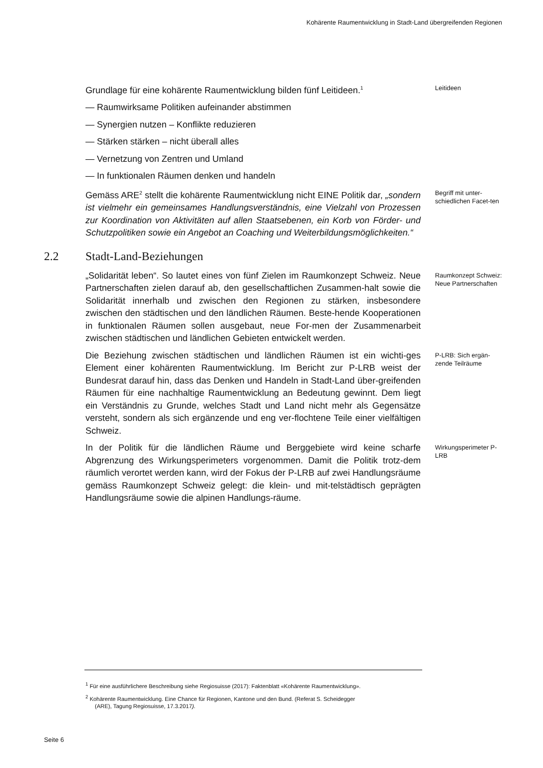Kohärente Raumentwicklung in Stadt-Land übergreifenden Regionen
Grundlage für eine kohärente Raumentwicklung bilden fünf Leitideen.<sup>1</sup>
— Raumwirksame Politiken aufeinander abstimmen
— Synergien nutzen – Konflikte reduzieren
— Stärken stärken – nicht überall alles
— Vernetzung von Zentren und Umland
— In funktionalen Räumen denken und handeln
Leitideen
Gemäss ARE<sup>2</sup> stellt die kohärente Raumentwicklung nicht EINE Politik dar, „sondern ist vielmehr ein gemeinsames Handlungsverständnis, eine Vielzahl von Prozessen zur Koordination von Aktivitäten auf allen Staatsebenen, ein Korb von Förder- und Schutzpolitiken sowie ein Angebot an Coaching und Weiterbildungsmöglichkeiten.“
Begriff mit unter-schiedlichen Facet-ten
2.2 Stadt-Land-Beziehungen
„Solidarität leben“. So lautet eines von fünf Zielen im Raumkonzept Schweiz. Neue Partnerschaften zielen darauf ab, den gesellschaftlichen Zusammen-halt sowie die Solidarität innerhalb und zwischen den Regionen zu stärken, insbesondere zwischen den städtischen und den ländlichen Räumen. Beste-hende Kooperationen in funktionalen Räumen sollen ausgebaut, neue For-men der Zusammenarbeit zwischen städtischen und ländlichen Gebieten entwickelt werden.
Raumkonzept Schweiz: Neue Partnerschaften
Die Beziehung zwischen städtischen und ländlichen Räumen ist ein wichti-ges Element einer kohärenten Raumentwicklung. Im Bericht zur P-LRB weist der Bundesrat darauf hin, dass das Denken und Handeln in Stadt-Land über-greifenden Räumen für eine nachhaltige Raumentwicklung an Bedeutung gewinnt. Dem liegt ein Verständnis zu Grunde, welches Stadt und Land nicht mehr als Gegensätze versteht, sondern als sich ergänzende und eng ver-flochtene Teile einer vielfältigen Schweiz.
P-LRB: Sich ergän-zende Teilräume
In der Politik für die ländlichen Räume und Berggebiete wird keine scharfe Abgrenzung des Wirkungsperimeters vorgenommen. Damit die Politik trotz-dem räumlich verortet werden kann, wird der Fokus der P-LRB auf zwei Handlungsräume gemäss Raumkonzept Schweiz gelegt: die klein- und mit-telstädtisch geprägten Handlungsräume sowie die alpinen Handlungs-räume.
Wirkungsperimeter P-LRB
<sup>1</sup> Für eine ausführlichere Beschreibung siehe Regiosuisse (2017): Faktenblatt «Kohärente Raumentwicklung».
<sup>2</sup> Kohärente Raumentwicklung. Eine Chance für Regionen, Kantone und den Bund. (Referat S. Scheidegger
(ARE), Tagung Regiosuisse, 17.3.2017).
Seite 6